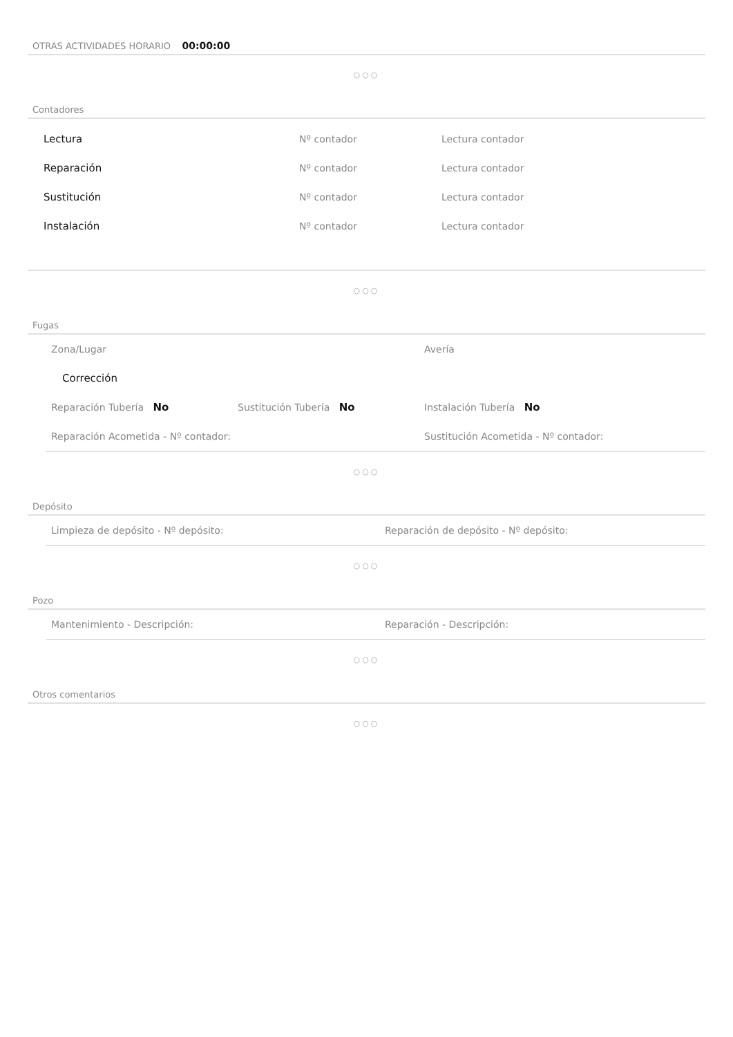OTRAS ACTIVIDADES HORARIO 00:00:00
○○○
Contadores
Lectura Nº contador Lectura contador
Reparación Nº contador Lectura contador
Sustitución Nº contador Lectura contador
Instalación Nº contador Lectura contador
○○○
Fugas
Zona/Lugar Avería
Corrección
Reparación Tubería No Sustitución Tubería No Instalación Tubería No
Reparación Acometida - Nº contador: Sustitución Acometida - Nº contador:
○○○
Depósito
Limpieza de depósito - Nº depósito: Reparación de depósito - Nº depósito:
○○○
Pozo
Mantenimiento - Descripción: Reparación - Descripción:
○○○
Otros comentarios
○○○